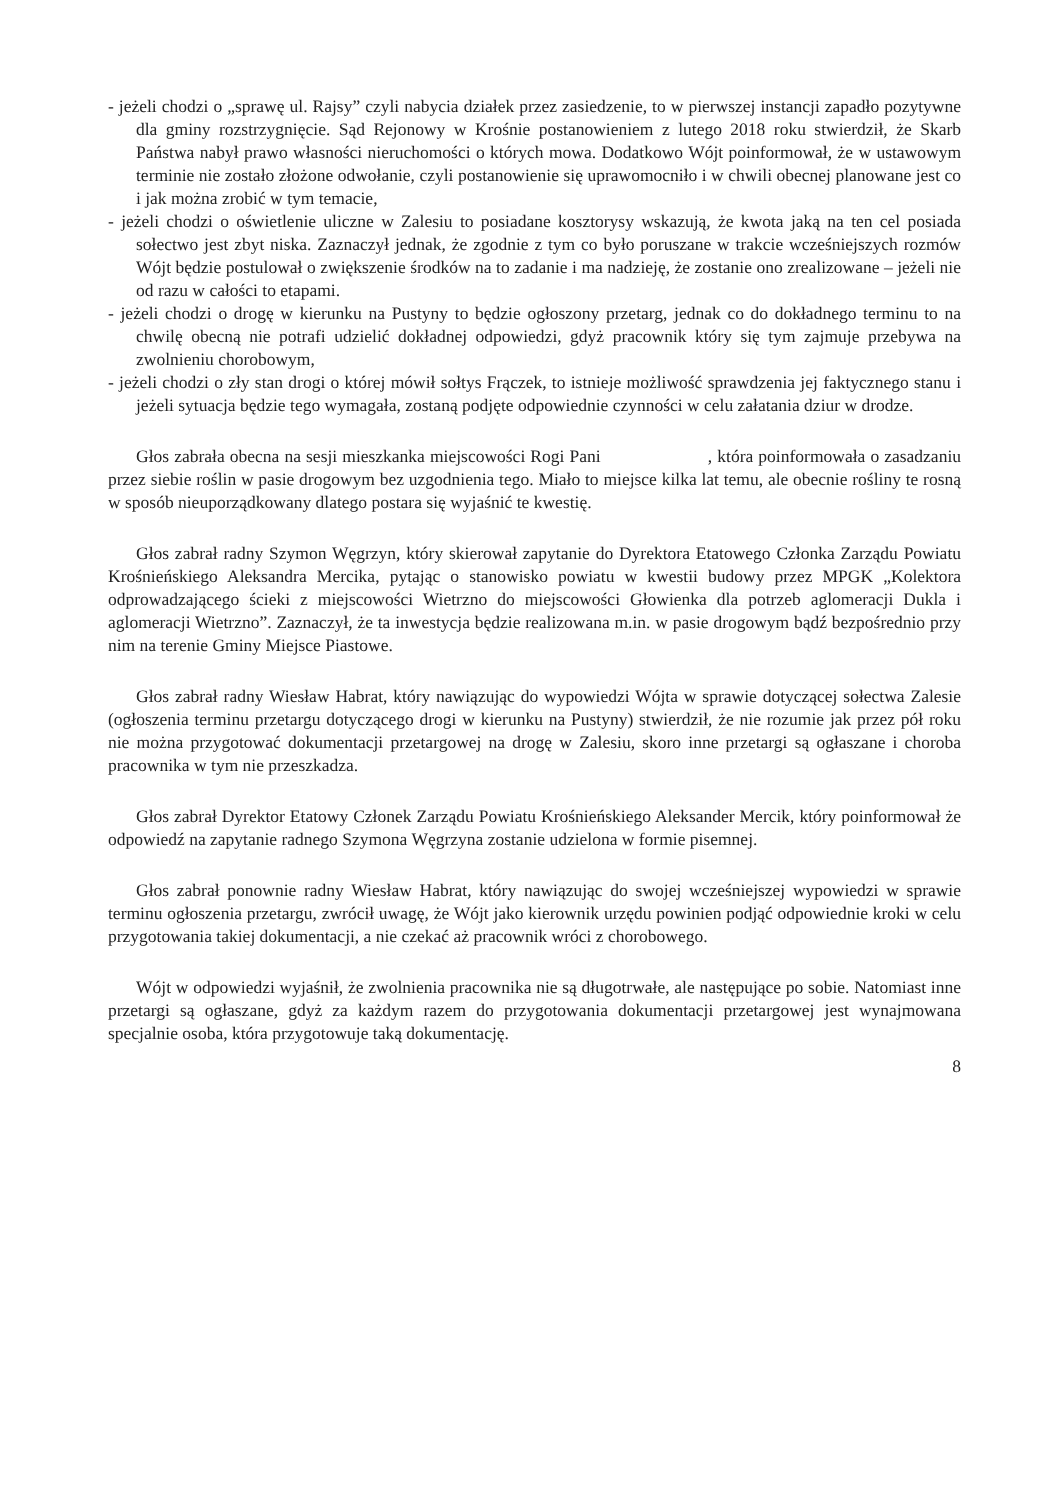- jeżeli chodzi o „sprawę ul. Rajsy” czyli nabycia działek przez zasiedzenie, to w pierwszej instancji zapadło pozytywne dla gminy rozstrzygnięcie. Sąd Rejonowy w Krośnie postanowieniem z lutego 2018 roku stwierdził, że Skarb Państwa nabył prawo własności nieruchomości o których mowa. Dodatkowo Wójt poinformował, że w ustawowym terminie nie zostało złożone odwołanie, czyli postanowienie się uprawomocniło i w chwili obecnej planowane jest co i jak można zrobić w tym temacie,
- jeżeli chodzi o oświetlenie uliczne w Zalesiu to posiadane kosztorysy wskazują, że kwota jaką na ten cel posiada sołectwo jest zbyt niska. Zaznaczył jednak, że zgodnie z tym co było poruszane w trakcie wcześniejszych rozmów Wójt będzie postulował o zwiększenie środków na to zadanie i ma nadzieję, że zostanie ono zrealizowane – jeżeli nie od razu w całości to etapami.
- jeżeli chodzi o drogę w kierunku na Pustyny to będzie ogłoszony przetarg, jednak co do dokładnego terminu to na chwilę obecną nie potrafi udzielić dokładnej odpowiedzi, gdyż pracownik który się tym zajmuje przebywa na zwolnieniu chorobowym,
- jeżeli chodzi o zły stan drogi o której mówił sołtys Frączek, to istnieje możliwość sprawdzenia jej faktycznego stanu i jeżeli sytuacja będzie tego wymagała, zostaną podjęte odpowiednie czynności w celu załatania dziur w drodze.
Głos zabrała obecna na sesji mieszkanka miejscowości Rogi Pani , która poinformowała o zasadzaniu przez siebie roślin w pasie drogowym bez uzgodnienia tego. Miało to miejsce kilka lat temu, ale obecnie rośliny te rosną w sposób nieuporządkowany dlatego postara się wyjaśnić te kwestię.
Głos zabrał radny Szymon Węgrzyn, który skierował zapytanie do Dyrektora Etatowego Członka Zarządu Powiatu Krośnieńskiego Aleksandra Mercika, pytając o stanowisko powiatu w kwestii budowy przez MPGK „Kolektora odprowadzającego ścieki z miejscowości Wietrzno do miejscowości Głowienka dla potrzeb aglomeracji Dukla i aglomeracji Wietrzno”. Zaznaczył, że ta inwestycja będzie realizowana m.in. w pasie drogowym bądź bezpośrednio przy nim na terenie Gminy Miejsce Piastowe.
Głos zabrał radny Wiesław Habrat, który nawiązując do wypowiedzi Wójta w sprawie dotyczącej sołectwa Zalesie (ogłoszenia terminu przetargu dotyczącego drogi w kierunku na Pustyny) stwierdził, że nie rozumie jak przez pół roku nie można przygotować dokumentacji przetargowej na drogę w Zalesiu, skoro inne przetargi są ogłaszane i choroba pracownika w tym nie przeszkadza.
Głos zabrał Dyrektor Etatowy Członek Zarządu Powiatu Krośnieńskiego Aleksander Mercik, który poinformował że odpowiedź na zapytanie radnego Szymona Węgrzyna zostanie udzielona w formie pisemnej.
Głos zabrał ponownie radny Wiesław Habrat, który nawiązując do swojej wcześniejszej wypowiedzi w sprawie terminu ogłoszenia przetargu, zwrócił uwagę, że Wójt jako kierownik urzędu powinien podjąć odpowiednie kroki w celu przygotowania takiej dokumentacji, a nie czekać aż pracownik wróci z chorobowego.
Wójt w odpowiedzi wyjaśnił, że zwolnienia pracownika nie są długotrwałe, ale następujące po sobie. Natomiast inne przetargi są ogłaszane, gdyż za każdym razem do przygotowania dokumentacji przetargowej jest wynajmowana specjalnie osoba, która przygotowuje taką dokumentację.
8